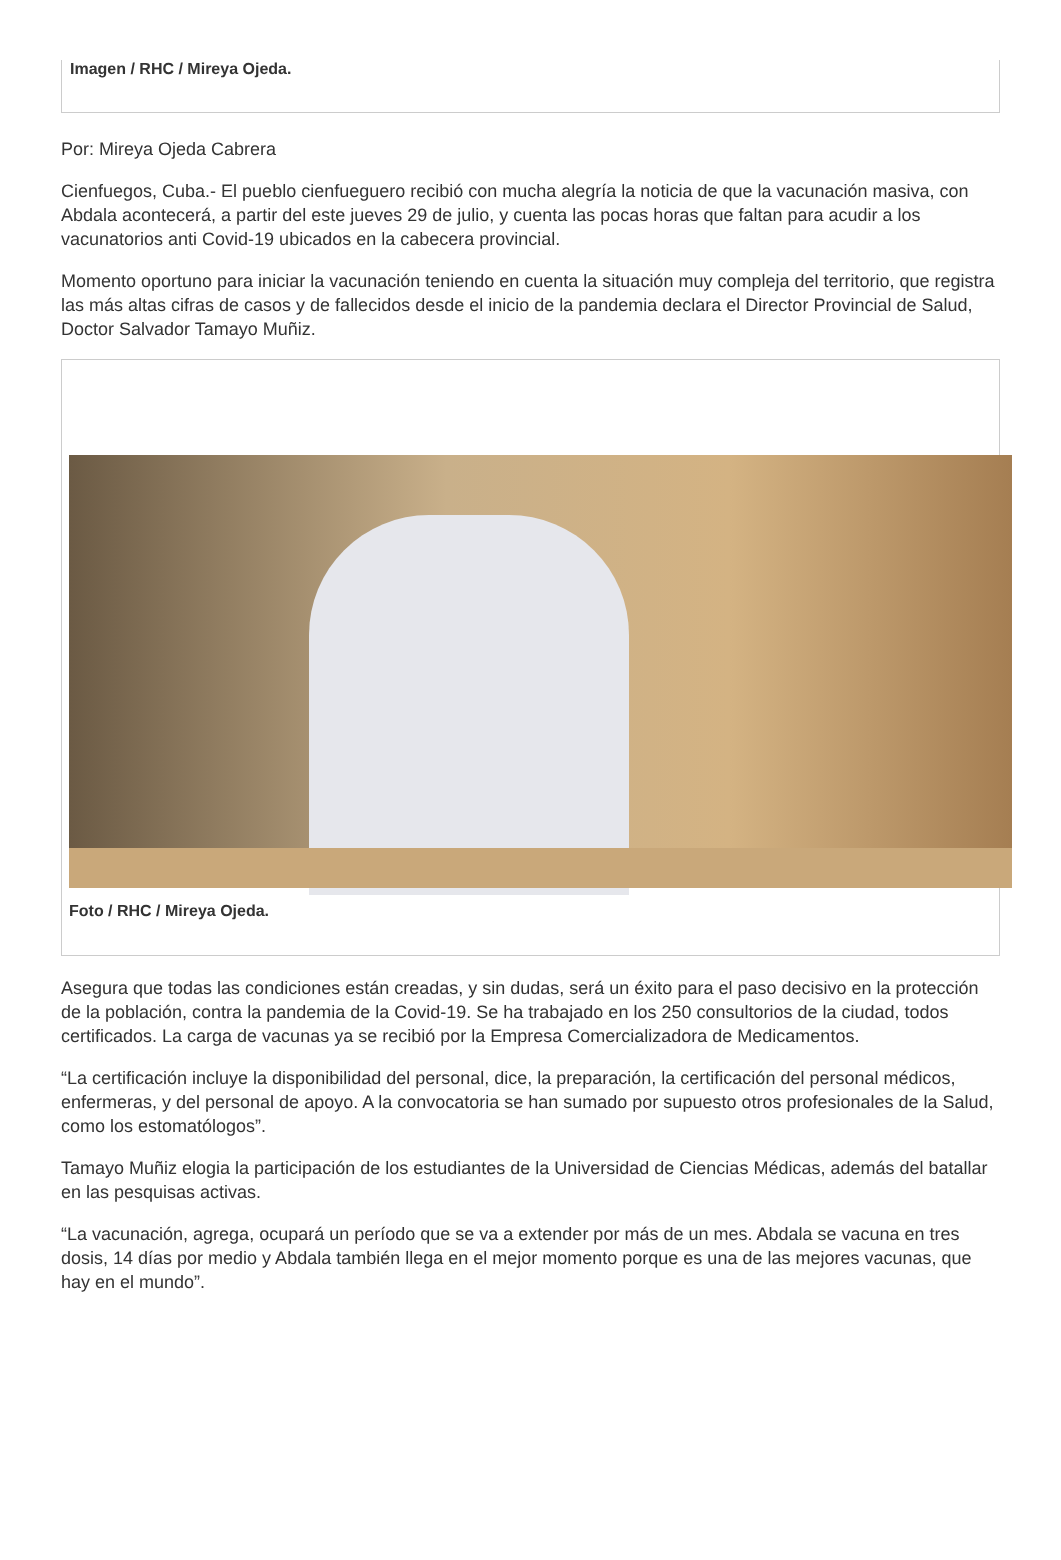Imagen / RHC / Mireya Ojeda.
Por: Mireya Ojeda Cabrera
Cienfuegos, Cuba.- El pueblo cienfueguero recibió con mucha alegría la noticia de que la vacunación masiva, con Abdala acontecerá, a partir del este jueves 29 de julio, y cuenta las pocas horas que faltan para acudir a los vacunatorios anti Covid-19 ubicados en la cabecera provincial.
Momento oportuno para iniciar la vacunación teniendo en cuenta la situación muy compleja del territorio, que registra las más altas cifras de casos y de fallecidos desde el inicio de la pandemia declara el Director Provincial de Salud, Doctor Salvador Tamayo Muñiz.
Foto / RHC / Mireya Ojeda.
Asegura que todas las condiciones están creadas, y sin dudas, será un éxito para el paso decisivo en la protección de la población, contra la pandemia de la Covid-19. Se ha trabajado en los 250 consultorios de la ciudad, todos certificados. La carga de vacunas ya se recibió por la Empresa Comercializadora de Medicamentos.
“La certificación incluye la disponibilidad del personal, dice, la preparación, la certificación del personal médicos, enfermeras, y del personal de apoyo. A la convocatoria se han sumado por supuesto otros profesionales de la Salud, como los estomatólogos”.
Tamayo Muñiz elogia la participación de los estudiantes de la Universidad de Ciencias Médicas, además del batallar en las pesquisas activas.
“La vacunación, agrega, ocupará un período que se va a extender por más de un mes. Abdala se vacuna en tres dosis, 14 días por medio y Abdala también llega en el mejor momento porque es una de las mejores vacunas, que hay en el mundo”.